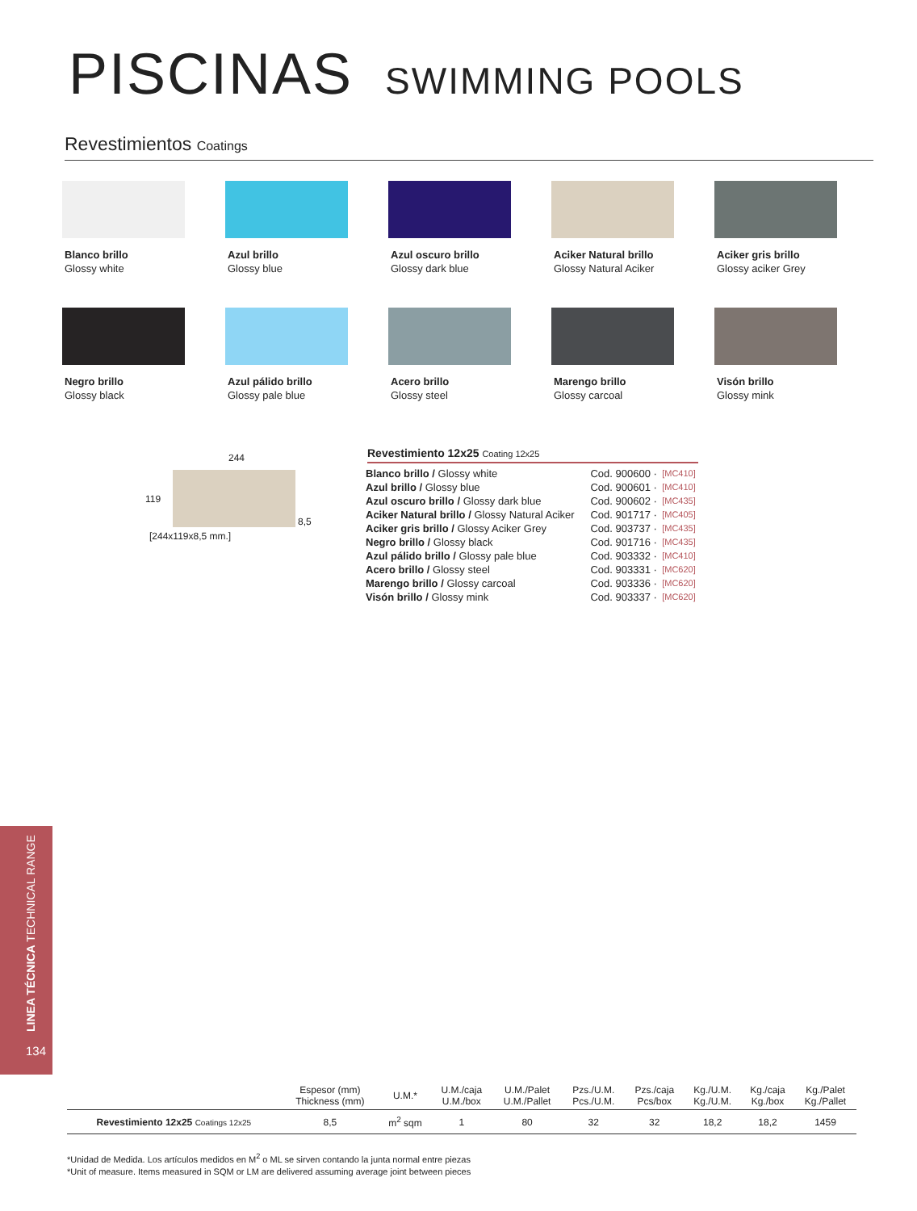PISCINAS SWIMMING POOLS
Revestimientos Coatings
Blanco brillo
Glossy white
Azul brillo
Glossy blue
Azul oscuro brillo
Glossy dark blue
Aciker Natural brillo
Glossy Natural Aciker
Aciker gris brillo
Glossy aciker Grey
Negro brillo
Glossy black
Azul pálido brillo
Glossy pale blue
Acero brillo
Glossy steel
Marengo brillo
Glossy carcoal
Visón brillo
Glossy mink
244
119 8,5
[244x119x8,5 mm.]
Revestimiento 12x25 Coating 12x25
| Blanco brillo / Glossy white | Cod. 900600 · | [MC410] |
| Azul brillo / Glossy blue | Cod. 900601 · | [MC410] |
| Azul oscuro brillo / Glossy dark blue | Cod. 900602 · | [MC435] |
| Aciker Natural brillo / Glossy Natural Aciker | Cod. 901717 · | [MC405] |
| Aciker gris brillo / Glossy Aciker Grey | Cod. 903737 · | [MC435] |
| Negro brillo / Glossy black | Cod. 901716 · | [MC435] |
| Azul pálido brillo / Glossy pale blue | Cod. 903332 · | [MC410] |
| Acero brillo / Glossy steel | Cod. 903331 · | [MC620] |
| Marengo brillo / Glossy carcoal | Cod. 903336 · | [MC620] |
| Visón brillo / Glossy mink | Cod. 903337 · | [MC620] |
LINEA TÉCNICA TECHNICAL RANGE
134
| | Espesor (mm) Thickness (mm) | U.M.* | U.M./caja U.M./box | U.M./Palet U.M./Pallet | Pzs./U.M. Pcs./U.M. | Pzs./caja Pcs/box | Kg./U.M. Kg./U.M. | Kg./caja Kg./box | Kg./Palet Kg./Pallet |
| --- | --- | --- | --- | --- | --- | --- | --- | --- | --- |
| Revestimiento 12x25 Coatings 12x25 | 8,5 | m<sup>2</sup> sqm | 1 | 80 | 32 | 32 | 18,2 | 18,2 | 1459 |
*Unidad de Medida. Los artículos medidos en M<sup>2</sup> o ML se sirven contando la junta normal entre piezas
*Unit of measure. Items measured in SQM or LM are delivered assuming average joint between pieces